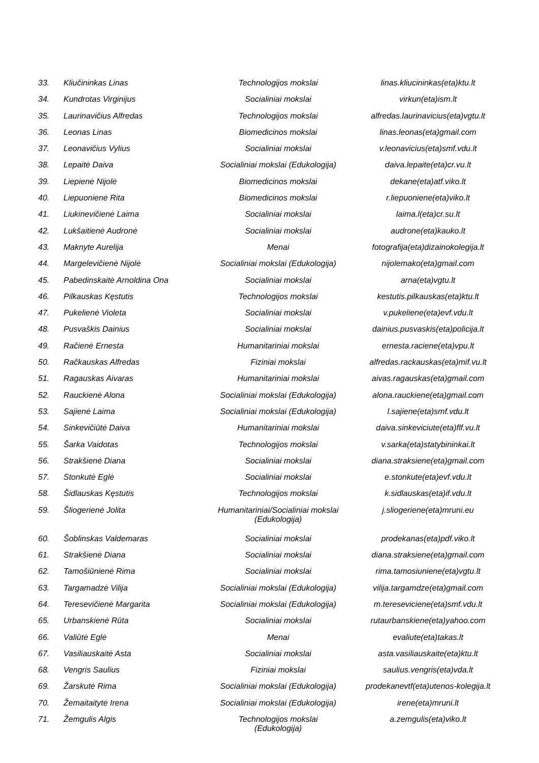| 33. | Kliučininkas Linas | Technologijos mokslai | linas.kliucininkas(eta)ktu.lt |
| 34. | Kundrotas Virginijus | Socialiniai mokslai | virkun(eta)ism.lt |
| 35. | Laurinavičius Alfredas | Technologijos mokslai | alfredas.laurinavicius(eta)vgtu.lt |
| 36. | Leonas Linas | Biomedicinos mokslai | linas.leonas(eta)gmail.com |
| 37. | Leonavičius Vylius | Socialiniai mokslai | v.leonavicius(eta)smf.vdu.lt |
| 38. | Lepaitė Daiva | Socialiniai mokslai (Edukologija) | daiva.lepaite(eta)cr.vu.lt |
| 39. | Liepienė Nijolė | Biomedicinos mokslai | dekane(eta)atf.viko.lt |
| 40. | Liepuonienė Rita | Biomedicinos mokslai | r.liepuoniene(eta)viko.lt |
| 41. | Liukinevičienė Laima | Socialiniai mokslai | laima.l(eta)cr.su.lt |
| 42. | Lukšaitienė Audronė | Socialiniai mokslai | audrone(eta)kauko.lt |
| 43. | Maknyte Aurelija | Menai | fotografija(eta)dizainokolegija.lt |
| 44. | Margelevičienė Nijolė | Socialiniai mokslai (Edukologija) | nijolemako(eta)gmail.com |
| 45. | Pabedinskaitė Arnoldina Ona | Socialiniai mokslai | arna(eta)vgtu.lt |
| 46. | Pilkauskas Kęstutis | Technologijos mokslai | kestutis.pilkauskas(eta)ktu.lt |
| 47. | Pukelienė Violeta | Socialiniai mokslai | v.pukeliene(eta)evf.vdu.lt |
| 48. | Pusvaškis Dainius | Socialiniai mokslai | dainius.pusvaskis(eta)policija.lt |
| 49. | Račienė Ernesta | Humanitariniai mokslai | ernesta.raciene(eta)vpu.lt |
| 50. | Račkauskas Alfredas | Fiziniai mokslai | alfredas.rackauskas(eta)mif.vu.lt |
| 51. | Ragauskas Aivaras | Humanitariniai mokslai | aivas.ragauskas(eta)gmail.com |
| 52. | Rauckienė Alona | Socialiniai mokslai (Edukologija) | alona.rauckiene(eta)gmail.com |
| 53. | Sajienė Laima | Socialiniai mokslai (Edukologija) | l.sajiene(eta)smf.vdu.lt |
| 54. | Sinkevičiūtė Daiva | Humanitariniai mokslai | daiva.sinkeviciute(eta)flf.vu.lt |
| 55. | Šarka Vaidotas | Technologijos mokslai | v.sarka(eta)statybininkai.lt |
| 56. | Strakšienė Diana | Socialiniai mokslai | diana.straksiene(eta)gmail.com |
| 57. | Stonkutė Eglė | Socialiniai mokslai | e.stonkute(eta)evf.vdu.lt |
| 58. | Šidlauskas Kęstutis | Technologijos mokslai | k.sidlauskas(eta)if.vdu.lt |
| 59. | Šliogerienė Jolita | Humanitariniai/Socialiniai mokslai (Edukologija) | j.sliogeriene(eta)mruni.eu |
| 60. | Šoblinskas Valdemaras | Socialiniai mokslai | prodekanas(eta)pdf.viko.lt |
| 61. | Strakšienė Diana | Socialiniai mokslai | diana.straksiene(eta)gmail.com |
| 62. | Tamošiūnienė Rima | Socialiniai mokslai | rima.tamosiuniene(eta)vgtu.lt |
| 63. | Targamadzė Vilija | Socialiniai mokslai (Edukologija) | vilija.targamdze(eta)gmail.com |
| 64. | Teresevičienė Margarita | Socialiniai mokslai (Edukologija) | m.tereseviciene(eta)smf.vdu.lt |
| 65. | Urbanskienė Rūta | Socialiniai mokslai | rutaurbanskiene(eta)yahoo.com |
| 66. | Valiūtė Eglė | Menai | evaliute(eta)takas.lt |
| 67. | Vasiliauskaitė Asta | Socialiniai mokslai | asta.vasiliauskaite(eta)ktu.lt |
| 68. | Vengris Saulius | Fiziniai mokslai | saulius.vengris(eta)vda.lt |
| 69. | Žarskutė Rima | Socialiniai mokslai (Edukologija) | prodekanevtf(eta)utenos-kolegija.lt |
| 70. | Žemaitaitytė Irena | Socialiniai mokslai (Edukologija) | irene(eta)mruni.lt |
| 71. | Žemgulis Algis | Technologijos mokslai (Edukologija) | a.zemgulis(eta)viko.lt |